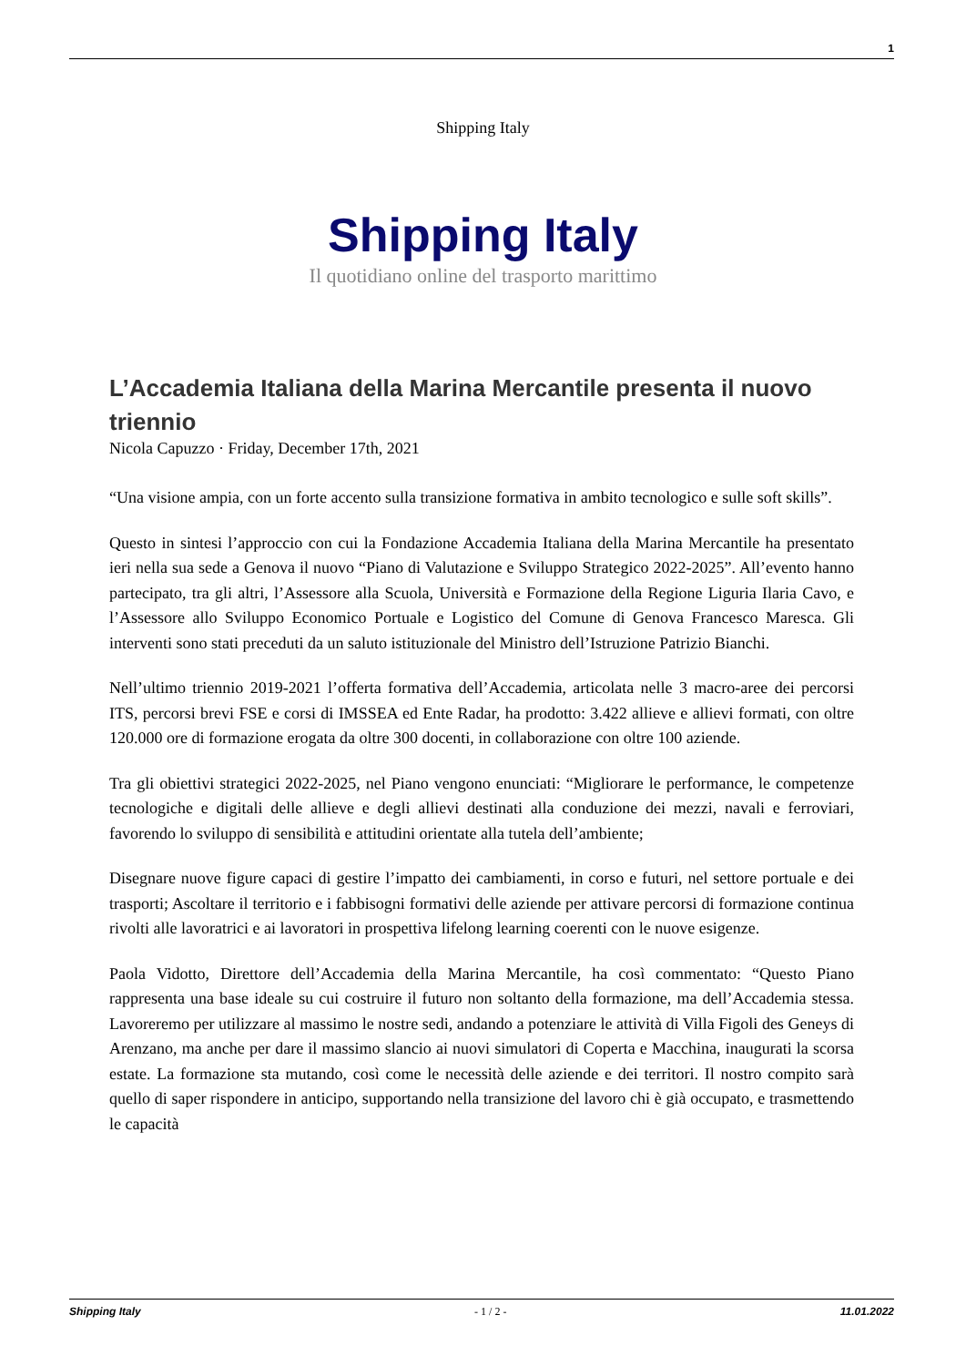1
Shipping Italy
Shipping Italy
Il quotidiano online del trasporto marittimo
L’Accademia Italiana della Marina Mercantile presenta il nuovo triennio
Nicola Capuzzo · Friday, December 17th, 2021
“Una visione ampia, con un forte accento sulla transizione formativa in ambito tecnologico e sulle soft skills”.
Questo in sintesi l’approccio con cui la Fondazione Accademia Italiana della Marina Mercantile ha presentato ieri nella sua sede a Genova il nuovo “Piano di Valutazione e Sviluppo Strategico 2022-2025”. All’evento hanno partecipato, tra gli altri, l’Assessore alla Scuola, Università e Formazione della Regione Liguria Ilaria Cavo, e l’Assessore allo Sviluppo Economico Portuale e Logistico del Comune di Genova Francesco Maresca. Gli interventi sono stati preceduti da un saluto istituzionale del Ministro dell’Istruzione Patrizio Bianchi.
Nell’ultimo triennio 2019-2021 l’offerta formativa dell’Accademia, articolata nelle 3 macro-aree dei percorsi ITS, percorsi brevi FSE e corsi di IMSSEA ed Ente Radar, ha prodotto: 3.422 allieve e allievi formati, con oltre 120.000 ore di formazione erogata da oltre 300 docenti, in collaborazione con oltre 100 aziende.
Tra gli obiettivi strategici 2022-2025, nel Piano vengono enunciati: “Migliorare le performance, le competenze tecnologiche e digitali delle allieve e degli allievi destinati alla conduzione dei mezzi, navali e ferroviari, favorendo lo sviluppo di sensibilità e attitudini orientate alla tutela dell’ambiente;
Disegnare nuove figure capaci di gestire l’impatto dei cambiamenti, in corso e futuri, nel settore portuale e dei trasporti; Ascoltare il territorio e i fabbisogni formativi delle aziende per attivare percorsi di formazione continua rivolti alle lavoratrici e ai lavoratori in prospettiva lifelong learning coerenti con le nuove esigenze.
Paola Vidotto, Direttore dell’Accademia della Marina Mercantile, ha così commentato: “Questo Piano rappresenta una base ideale su cui costruire il futuro non soltanto della formazione, ma dell’Accademia stessa. Lavoreremo per utilizzare al massimo le nostre sedi, andando a potenziare le attività di Villa Figoli des Geneys di Arenzano, ma anche per dare il massimo slancio ai nuovi simulatori di Coperta e Macchina, inaugurati la scorsa estate. La formazione sta mutando, così come le necessità delle aziende e dei territori. Il nostro compito sarà quello di saper rispondere in anticipo, supportando nella transizione del lavoro chi è già occupato, e trasmettendo le capacità
Shipping Italy - 1 / 2 - 11.01.2022